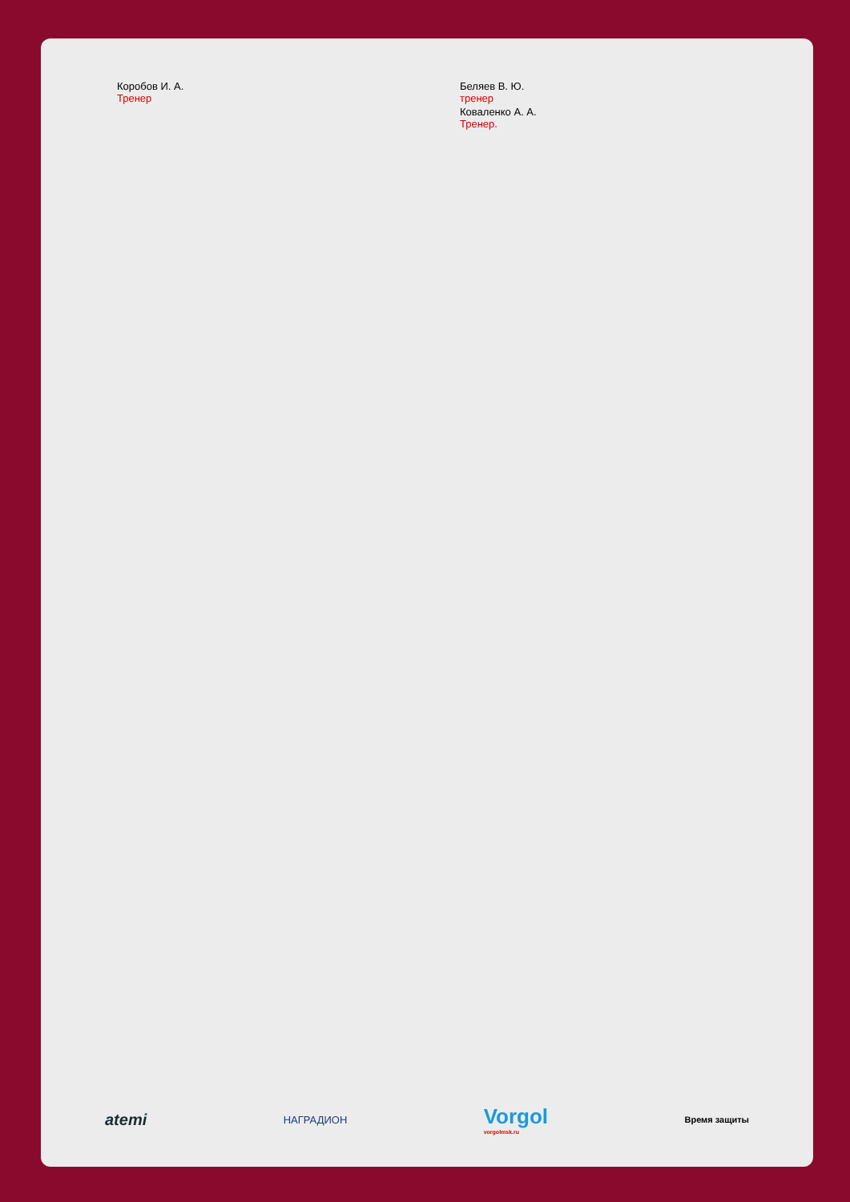Коробов И. А.
Тренер
Беляев В. Ю.
тренер
Коваленко А. А.
Тренер.
atemi НАГРАДИОН Vorgol
vorgolmsk.ru Время защиты